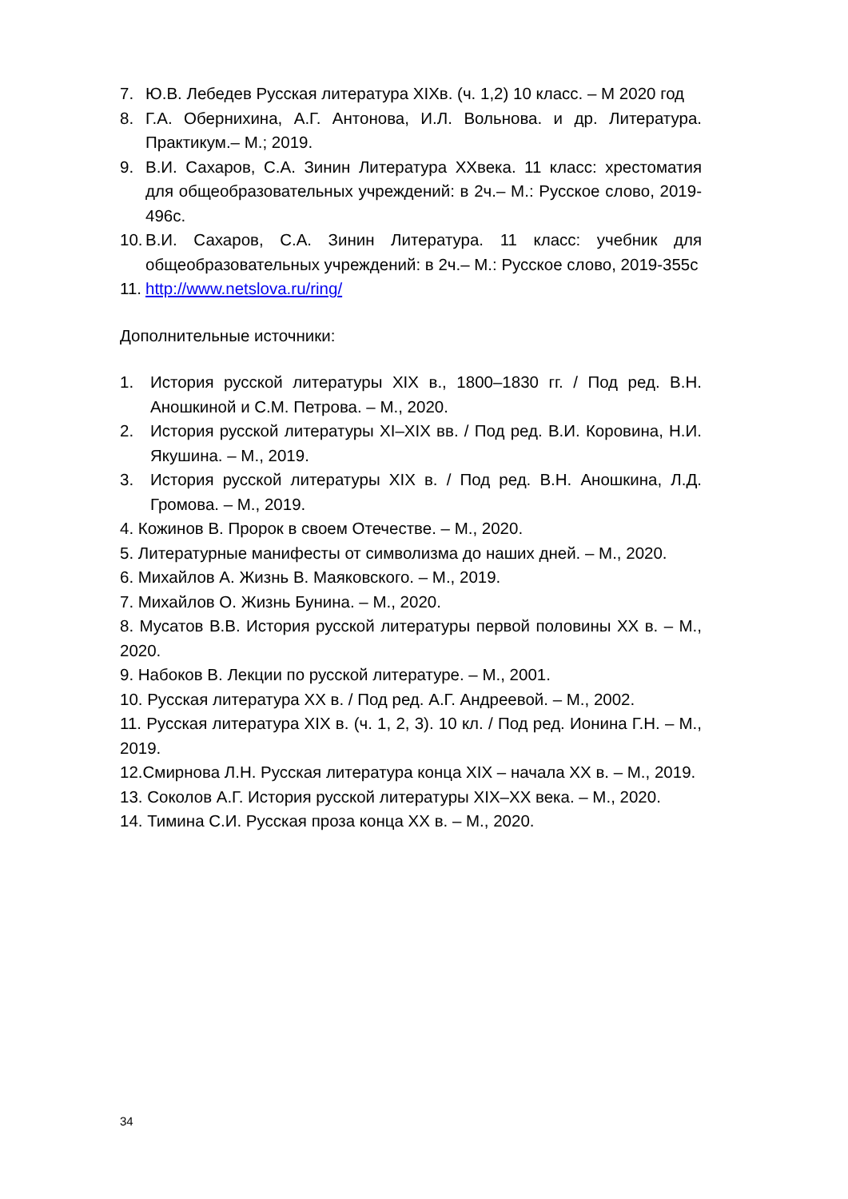7. Ю.В. Лебедев Русская литература XIXв. (ч. 1,2) 10 класс. – М 2020 год
8. Г.А. Обернихина, А.Г. Антонова, И.Л. Вольнова. и др. Литература. Практикум.– М.; 2019.
9. В.И. Сахаров, С.А. Зинин Литература XXвека. 11 класс: хрестоматия для общеобразовательных учреждений: в 2ч.– М.: Русское слово, 2019-496с.
10. В.И. Сахаров, С.А. Зинин Литература. 11 класс: учебник для общеобразовательных учреждений: в 2ч.– М.: Русское слово, 2019-355с
11. http://www.netslova.ru/ring/
Дополнительные источники:
1. История русской литературы XIX в., 1800–1830 гг. / Под ред. В.Н. Аношкиной и С.М. Петрова. – М., 2020.
2. История русской литературы XI–XIX вв. / Под ред. В.И. Коровина, Н.И. Якушина. – М., 2019.
3. История русской литературы XIX в. / Под ред. В.Н. Аношкина, Л.Д. Громова. – М., 2019.
4. Кожинов В. Пророк в своем Отечестве. – М., 2020.
5. Литературные манифесты от символизма до наших дней. – М., 2020.
6. Михайлов А. Жизнь В. Маяковского. – М., 2019.
7. Михайлов О. Жизнь Бунина. – М., 2020.
8. Мусатов В.В. История русской литературы первой половины XX в. – М., 2020.
9. Набоков В. Лекции по русской литературе. – М., 2001.
10. Русская литература XX в. / Под ред. А.Г. Андреевой. – М., 2002.
11. Русская литература XIX в. (ч. 1, 2, 3). 10 кл. / Под ред. Ионина Г.Н. – М., 2019.
12.Смирнова Л.Н. Русская литература конца XIX – начала XX в. – М., 2019.
13. Соколов А.Г. История русской литературы XIX–XX века. – М., 2020.
14. Тимина С.И. Русская проза конца XX в. – М., 2020.
34